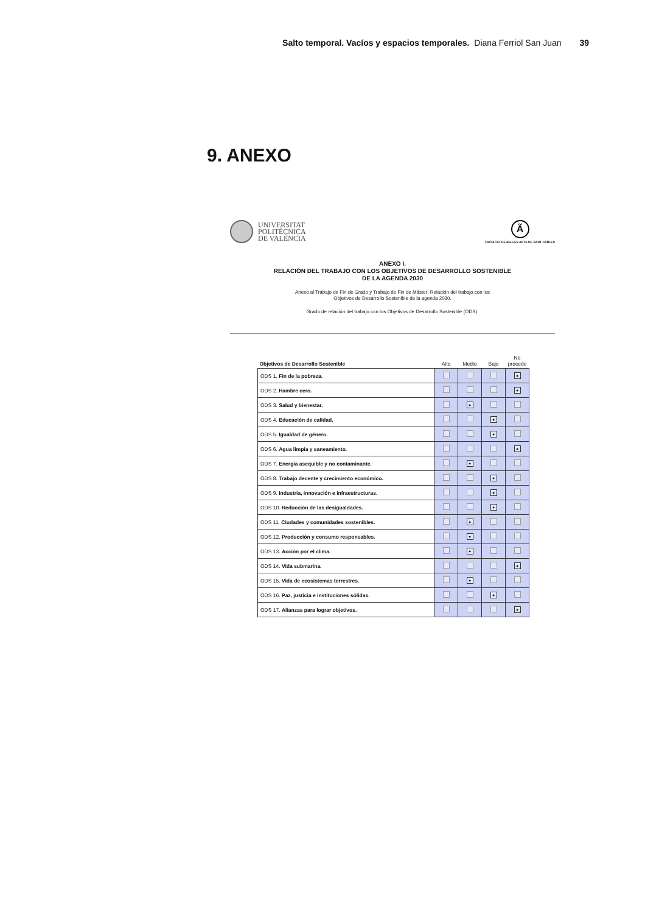Salto temporal. Vacíos y espacios temporales. Diana Ferriol San Juan 39
9. ANEXO
UNIVERSITAT
POLITÈCNICA
DE VALÈNCIA
Ã
FACULTAT DE BELLES ARTS DE SANT CARLES
ANEXO I.
RELACIÓN DEL TRABAJO CON LOS OBJETIVOS DE DESARROLLO SOSTENIBLE
DE LA AGENDA 2030
Anexo al Trabajo de Fin de Grado y Trabajo de Fin de Máster: Relación del trabajo con los
Objetivos de Desarrollo Sostenible de la agenda 2030.
Grado de relación del trabajo con los Objetivos de Desarrollo Sostenible (ODS).
| Objetivos de Desarrollo Sostenible | Alto | Medio | Bajo | No procede |
| --- | --- | --- | --- | --- |
| ODS 1. Fin de la pobreza. | | | | ● |
| ODS 2. Hambre cero. | | | | ● |
| ODS 3. Salud y bienestar. | | ● | | |
| ODS 4. Educación de calidad. | | | ● | |
| ODS 5. Igualdad de género. | | | ● | |
| ODS 6. Agua limpia y saneamiento. | | | | ● |
| ODS 7. Energía asequible y no contaminante. | | ● | | |
| ODS 8. Trabajo decente y crecimiento económico. | | | ● | |
| ODS 9. Industria, innovación e infraestructuras. | | | ● | |
| ODS 10. Reducción de las desigualdades. | | | ● | |
| ODS 11. Ciudades y comunidades sostenibles. | | ● | | |
| ODS 12. Producción y consumo responsables. | | ● | | |
| ODS 13. Acción por el clima. | | ● | | |
| ODS 14. Vida submarina. | | | | ● |
| ODS 15. Vida de ecosistemas terrestres. | | ● | | |
| ODS 16. Paz, justicia e instituciones sólidas. | | | ● | |
| ODS 17. Alianzas para lograr objetivos. | | | | ● |